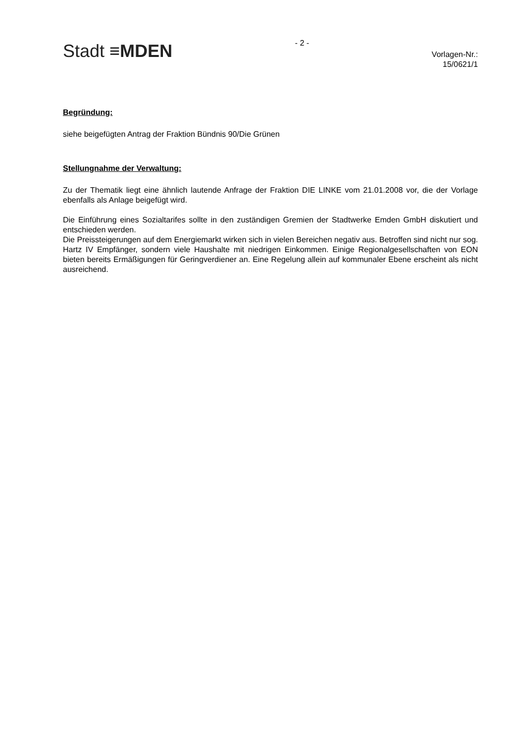Stadt ≡MDEN
- 2 -
Vorlagen-Nr.:
15/0621/1
Begründung:
siehe beigefügten Antrag der Fraktion Bündnis 90/Die Grünen
Stellungnahme der Verwaltung:
Zu der Thematik liegt eine ähnlich lautende Anfrage der Fraktion DIE LINKE vom 21.01.2008 vor, die der Vorlage ebenfalls als Anlage beigefügt wird.
Die Einführung eines Sozialtarifes sollte in den zuständigen Gremien der Stadtwerke Emden GmbH diskutiert und entschieden werden.
Die Preissteigerungen auf dem Energiemarkt wirken sich in vielen Bereichen negativ aus. Betroffen sind nicht nur sog. Hartz IV Empfänger, sondern viele Haushalte mit niedrigen Einkommen. Einige Regionalgesellschaften von EON bieten bereits Ermäßigungen für Geringverdiener an. Eine Regelung allein auf kommunaler Ebene erscheint als nicht ausreichend.